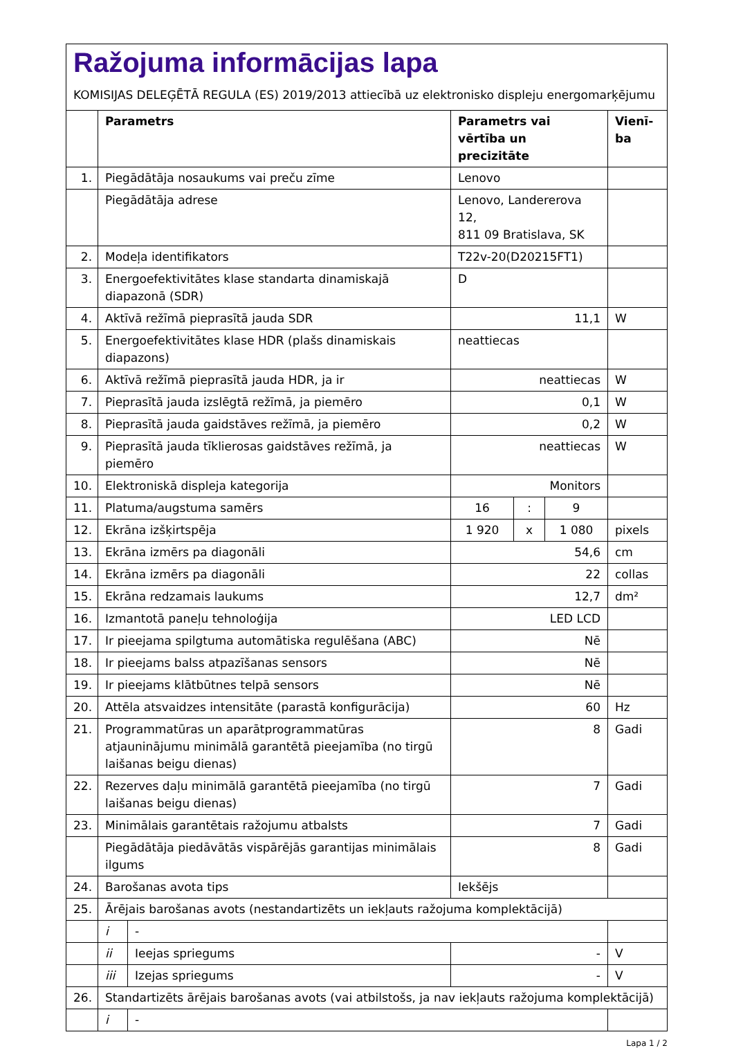Ražojuma informācijas lapa
KOMISIJAS DELEĢĒTĀ REGULA (ES) 2019/2013 attiecībā uz elektronisko displeju energomarķējumu
| | Parametrs | | Parametrs vai vērtība un precizitāte | | | Vienī-ba |
| --- | --- | --- | --- | --- | --- | --- |
| 1. | Piegādātāja nosaukums vai preču zīme | | Lenovo | | | |
| | Piegādātāja adrese | | Lenovo, Landererova 12, 811 09 Bratislava, SK | | | |
| 2. | Modeļa identifikators | | T22v-20(D20215FT1) | | | |
| 3. | Energoefektivitātes klase standarta dinamiskajā diapazonā (SDR) | | D | | | |
| 4. | Aktīvā režīmā pieprasītā jauda SDR | | 11,1 | | | W |
| 5. | Energoefektivitātes klase HDR (plašs dinamiskais diapazons) | | neattiecas | | | |
| 6. | Aktīvā režīmā pieprasītā jauda HDR, ja ir | | neattiecas | | | W |
| 7. | Pieprasītā jauda izslēgtā režīmā, ja piemēro | | 0,1 | | | W |
| 8. | Pieprasītā jauda gaidstāves režīmā, ja piemēro | | 0,2 | | | W |
| 9. | Pieprasītā jauda tīklierosas gaidstāves režīmā, ja piemēro | | neattiecas | | | W |
| 10. | Elektroniskā displeja kategorija | | Monitors | | | |
| 11. | Platuma/augstuma samērs | | 16 | : | 9 | |
| 12. | Ekrāna izšķirtspēja | | 1 920 | x | 1 080 | pixels |
| 13. | Ekrāna izmērs pa diagonāli | | 54,6 | | | cm |
| 14. | Ekrāna izmērs pa diagonāli | | 22 | | | collas |
| 15. | Ekrāna redzamais laukums | | 12,7 | | | dm² |
| 16. | Izmantotā paneļu tehnoloģija | | LED LCD | | | |
| 17. | Ir pieejama spilgtuma automātiska regulēšana (ABC) | | Nē | | | |
| 18. | Ir pieejams balss atpazīšanas sensors | | Nē | | | |
| 19. | Ir pieejams klātbūtnes telpā sensors | | Nē | | | |
| 20. | Attēla atsvaidzes intensitāte (parastā konfigurācija) | | 60 | | | Hz |
| 21. | Programmatūras un aparātprogrammatūras atjauninājumu minimālā garantētā pieejamība (no tirgū laišanas beigu dienas) | | 8 | | | Gadi |
| 22. | Rezerves daļu minimālā garantētā pieejamība (no tirgū laišanas beigu dienas) | | 7 | | | Gadi |
| 23. | Minimālais garantētais ražojumu atbalsts | | 7 | | | Gadi |
| | Piegādātāja piedāvātās vispārējās garantijas minimālais ilgums | | 8 | | | Gadi |
| 24. | Barošanas avota tips | | Iekšējs | | | |
| 25. | Ārējais barošanas avots (nestandartizēts un iekļauts ražojuma komplektācijā) | | | | | |
| | i | - | | | | |
| | ii | Ieejas spriegums | - | | | V |
| | iii | Izejas spriegums | - | | | V |
| 26. | Standartizēts ārējais barošanas avots (vai atbilstošs, ja nav iekļauts ražojuma komplektācijā) | | | | | |
| | i | - | | | | |
Lapa 1 / 2